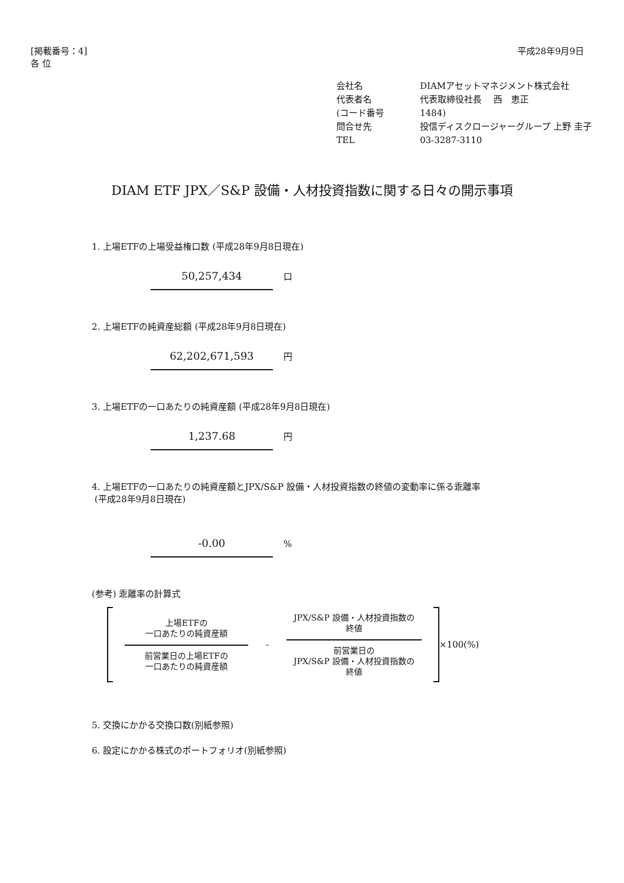[掲載番号：4]
各 位
平成28年9月9日
会社名 DIAMアセットマネジメント株式会社
代表者名 代表取締役社長　 西　恵正
(コード番号 1484)
問合せ先 投信ディスクロージャーグループ 上野 圭子
TEL 03-3287-3110
DIAM ETF JPX／S&P 設備・人材投資指数に関する日々の開示事項
1. 上場ETFの上場受益権口数 (平成28年9月8日現在)
50,257,434
口
2. 上場ETFの純資産総額 (平成28年9月8日現在)
62,202,671,593
円
3. 上場ETFの一口あたりの純資産額 (平成28年9月8日現在)
1,237.68
円
4. 上場ETFの一口あたりの純資産額とJPX/S&P 設備・人材投資指数の終値の変動率に係る乖離率
(平成28年9月8日現在)
-0.00
%
(参考) 乖離率の計算式
上場ETFの
一口あたりの純資産額
前営業日の上場ETFの
一口あたりの純資産額
-
JPX/S&P 設備・人材投資指数の
終値
前営業日の
JPX/S&P 設備・人材投資指数の
終値
×100(%)
5. 交換にかかる交換口数(別紙参照)
6. 設定にかかる株式のポートフォリオ(別紙参照)